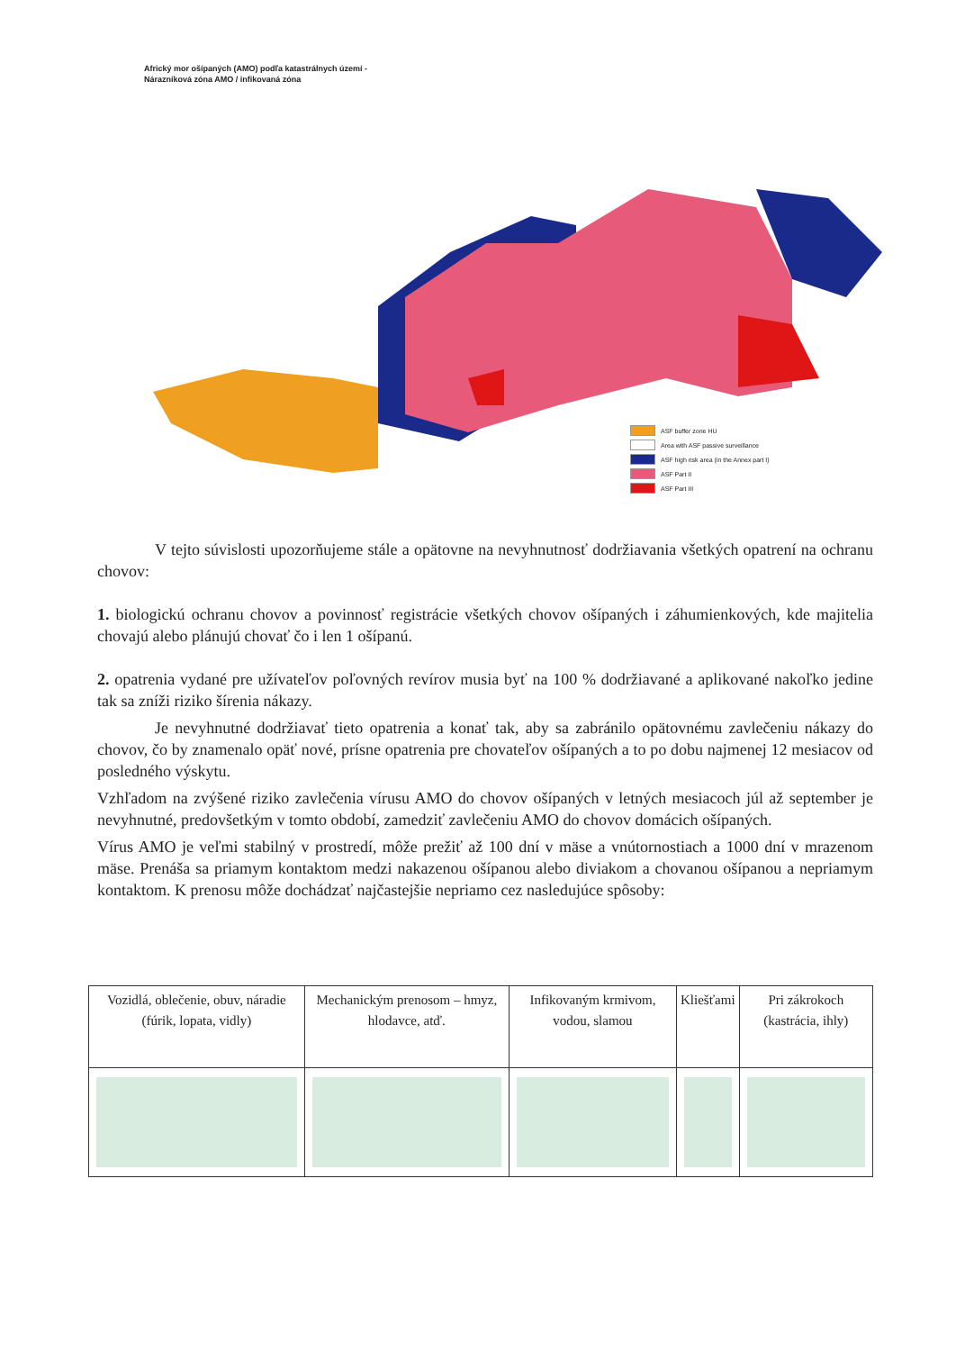Africký mor ošípaných (AMO) podľa katastrálnych území -
Nárazníková zóna AMO / infikovaná zóna
ASF buffer zone HU
Area with ASF passive surveillance
ASF high risk area (in the Annex part I)
ASF Part II
ASF Part III
V tejto súvislosti upozorňujeme stále a opätovne na nevyhnutnosť dodržiavania všetkých opatrení na ochranu chovov:
1. biologickú ochranu chovov a povinnosť registrácie všetkých chovov ošípaných i záhumienkových, kde majitelia chovajú alebo plánujú chovať čo i len 1 ošípanú.
2. opatrenia vydané pre užívateľov poľovných revírov musia byť na 100 % dodržiavané a aplikované nakoľko jedine tak sa zníži riziko šírenia nákazy.
Je nevyhnutné dodržiavať tieto opatrenia a konať tak, aby sa zabránilo opätovnému zavlečeniu nákazy do chovov, čo by znamenalo opäť nové, prísne opatrenia pre chovateľov ošípaných a to po dobu najmenej 12 mesiacov od posledného výskytu.
Vzhľadom na zvýšené riziko zavlečenia vírusu AMO do chovov ošípaných v letných mesiacoch júl až september je nevyhnutné, predovšetkým v tomto období, zamedziť zavlečeniu AMO do chovov domácich ošípaných.
Vírus AMO je veľmi stabilný v prostredí, môže prežiť až 100 dní v mäse a vnútornostiach a 1000 dní v mrazenom mäse. Prenáša sa priamym kontaktom medzi nakazenou ošípanou alebo diviakom a chovanou ošípanou a nepriamym kontaktom. K prenosu môže dochádzať najčastejšie nepriamo cez nasledujúce spôsoby:
| Vozidlá, oblečenie, obuv, náradie (fúrik, lopata, vidly) | Mechanickým prenosom – hmyz, hlodavce, atď. | Infikovaným krmivom, vodou, slamou | Kliešťami | Pri zákrokoch (kastrácia, ihly) |